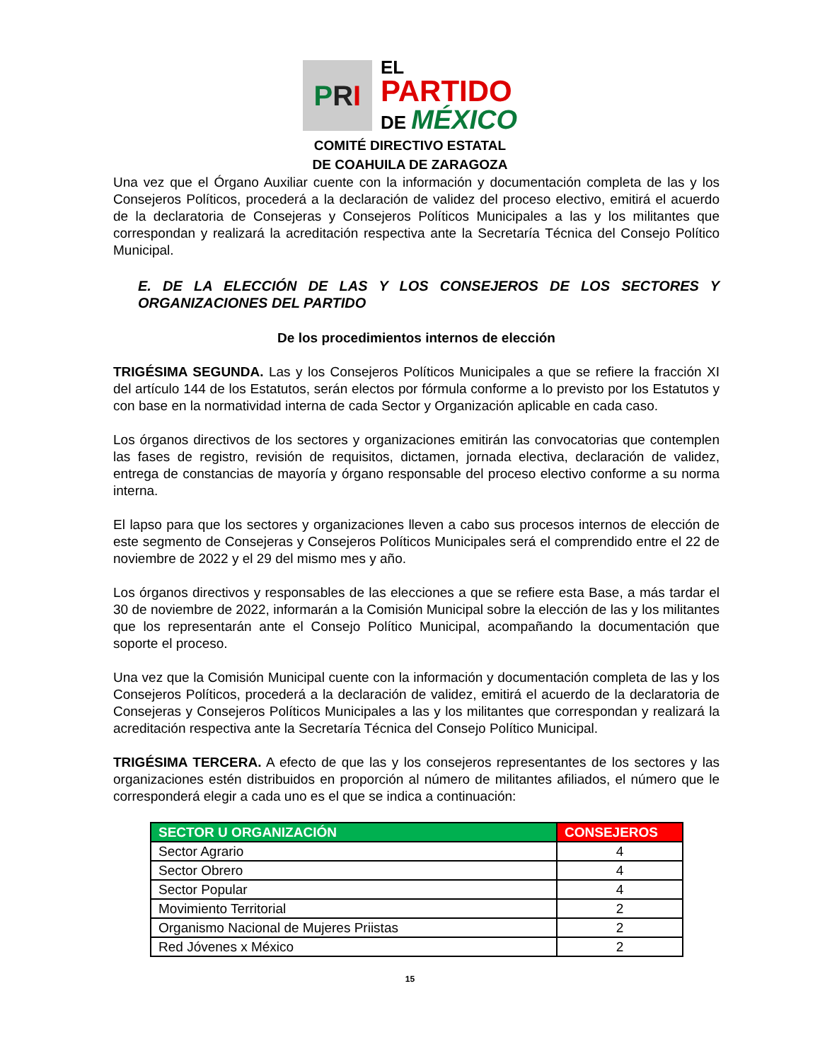P R I
EL
PARTIDO
DE MÉXICO
COMITÉ DIRECTIVO ESTATAL
DE COAHUILA DE ZARAGOZA
Una vez que el Órgano Auxiliar cuente con la información y documentación completa de las y los Consejeros Políticos, procederá a la declaración de validez del proceso electivo, emitirá el acuerdo de la declaratoria de Consejeras y Consejeros Políticos Municipales a las y los militantes que correspondan y realizará la acreditación respectiva ante la Secretaría Técnica del Consejo Político Municipal.
E. DE LA ELECCIÓN DE LAS Y LOS CONSEJEROS DE LOS SECTORES Y ORGANIZACIONES DEL PARTIDO
De los procedimientos internos de elección
TRIGÉSIMA SEGUNDA. Las y los Consejeros Políticos Municipales a que se refiere la fracción XI del artículo 144 de los Estatutos, serán electos por fórmula conforme a lo previsto por los Estatutos y con base en la normatividad interna de cada Sector y Organización aplicable en cada caso.
Los órganos directivos de los sectores y organizaciones emitirán las convocatorias que contemplen las fases de registro, revisión de requisitos, dictamen, jornada electiva, declaración de validez, entrega de constancias de mayoría y órgano responsable del proceso electivo conforme a su norma interna.
El lapso para que los sectores y organizaciones lleven a cabo sus procesos internos de elección de este segmento de Consejeras y Consejeros Políticos Municipales será el comprendido entre el 22 de noviembre de 2022 y el 29 del mismo mes y año.
Los órganos directivos y responsables de las elecciones a que se refiere esta Base, a más tardar el 30 de noviembre de 2022, informarán a la Comisión Municipal sobre la elección de las y los militantes que los representarán ante el Consejo Político Municipal, acompañando la documentación que soporte el proceso.
Una vez que la Comisión Municipal cuente con la información y documentación completa de las y los Consejeros Políticos, procederá a la declaración de validez, emitirá el acuerdo de la declaratoria de Consejeras y Consejeros Políticos Municipales a las y los militantes que correspondan y realizará la acreditación respectiva ante la Secretaría Técnica del Consejo Político Municipal.
TRIGÉSIMA TERCERA. A efecto de que las y los consejeros representantes de los sectores y las organizaciones estén distribuidos en proporción al número de militantes afiliados, el número que le corresponderá elegir a cada uno es el que se indica a continuación:
| SECTOR U ORGANIZACIÓN | CONSEJEROS |
| --- | --- |
| Sector Agrario | 4 |
| Sector Obrero | 4 |
| Sector Popular | 4 |
| Movimiento Territorial | 2 |
| Organismo Nacional de Mujeres Priistas | 2 |
| Red Jóvenes x México | 2 |
15